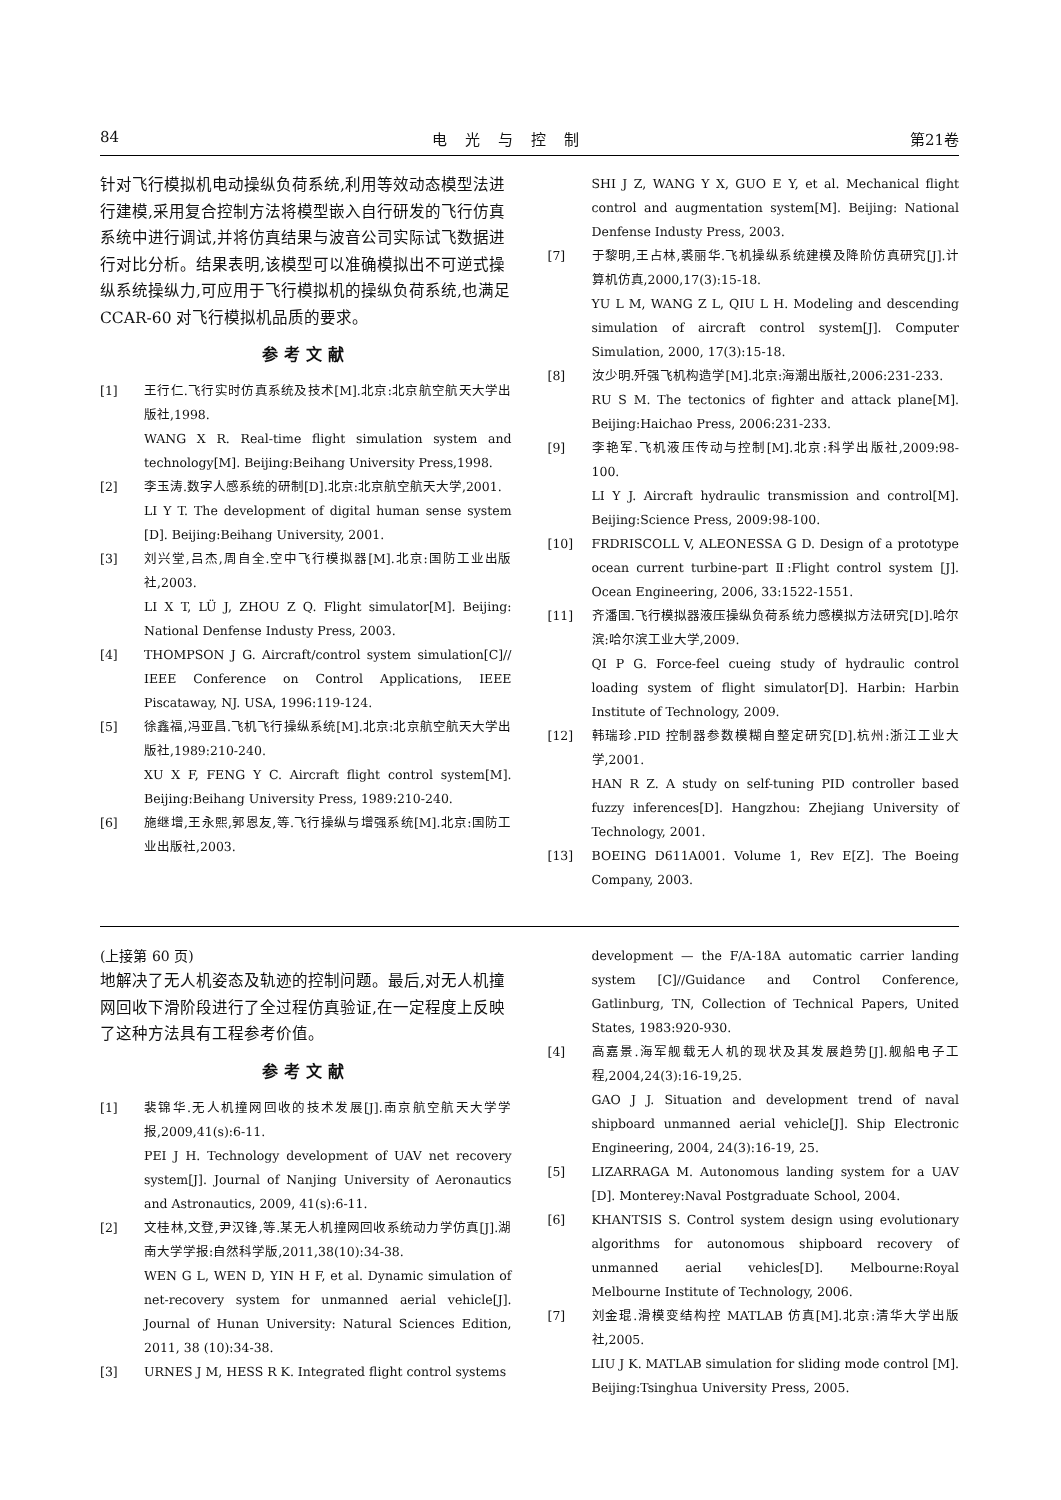84 电光与控制 第21卷
针对飞行模拟机电动操纵负荷系统,利用等效动态模型法进行建模,采用复合控制方法将模型嵌入自行研发的飞行仿真系统中进行调试,并将仿真结果与波音公司实际试飞数据进行对比分析。结果表明,该模型可以准确模拟出不可逆式操纵系统操纵力,可应用于飞行模拟机的操纵负荷系统,也满足 CCAR-60 对飞行模拟机品质的要求。
参考文献
[1] 王行仁.飞行实时仿真系统及技术[M].北京:北京航空航天大学出版社,1998.
WANG X R. Real-time flight simulation system and technology[M]. Beijing:Beihang University Press,1998.
[2] 李玉涛.数字人感系统的研制[D].北京:北京航空航天大学,2001.
LI Y T. The development of digital human sense system [D]. Beijing:Beihang University, 2001.
[3] 刘兴堂,吕杰,周自全.空中飞行模拟器[M].北京:国防工业出版社,2003.
LI X T, LÜ J, ZHOU Z Q. Flight simulator[M]. Beijing: National Denfense Industy Press, 2003.
[4] THOMPSON J G. Aircraft/control system simulation[C]// IEEE Conference on Control Applications, IEEE Piscataway, NJ. USA, 1996:119-124.
[5] 徐鑫福,冯亚昌.飞机飞行操纵系统[M].北京:北京航空航天大学出版社,1989:210-240.
XU X F, FENG Y C. Aircraft flight control system[M]. Beijing:Beihang University Press, 1989:210-240.
[6] 施继增,王永熙,郭恩友,等.飞行操纵与增强系统[M].北京:国防工业出版社,2003.
SHI J Z, WANG Y X, GUO E Y, et al. Mechanical flight control and augmentation system[M]. Beijing: National Denfense Industy Press, 2003.
[7] 于黎明,王占林,裘丽华.飞机操纵系统建模及降阶仿真研究[J].计算机仿真,2000,17(3):15-18.
YU L M, WANG Z L, QIU L H. Modeling and descending simulation of aircraft control system[J]. Computer Simulation, 2000, 17(3):15-18.
[8] 汝少明.歼强飞机构造学[M].北京:海潮出版社,2006:231-233.
RU S M. The tectonics of fighter and attack plane[M]. Beijing:Haichao Press, 2006:231-233.
[9] 李艳军.飞机液压传动与控制[M].北京:科学出版社,2009:98-100.
LI Y J. Aircraft hydraulic transmission and control[M]. Beijing:Science Press, 2009:98-100.
[10] FRDRISCOLL V, ALEONESSA G D. Design of a prototype ocean current turbine-part Ⅱ:Flight control system [J]. Ocean Engineering, 2006, 33:1522-1551.
[11] 齐潘国.飞行模拟器液压操纵负荷系统力感模拟方法研究[D].哈尔滨:哈尔滨工业大学,2009.
QI P G. Force-feel cueing study of hydraulic control loading system of flight simulator[D]. Harbin: Harbin Institute of Technology, 2009.
[12] 韩瑞珍.PID 控制器参数模糊自整定研究[D].杭州:浙江工业大学,2001.
HAN R Z. A study on self-tuning PID controller based fuzzy inferences[D]. Hangzhou: Zhejiang University of Technology, 2001.
[13] BOEING D611A001. Volume 1, Rev E[Z]. The Boeing Company, 2003.
(上接第 60 页)
地解决了无人机姿态及轨迹的控制问题。最后,对无人机撞网回收下滑阶段进行了全过程仿真验证,在一定程度上反映了这种方法具有工程参考价值。
参考文献
[1] 裴锦华.无人机撞网回收的技术发展[J].南京航空航天大学学报,2009,41(s):6-11.
PEI J H. Technology development of UAV net recovery system[J]. Journal of Nanjing University of Aeronautics and Astronautics, 2009, 41(s):6-11.
[2] 文桂林,文登,尹汉锋,等.某无人机撞网回收系统动力学仿真[J].湖南大学学报:自然科学版,2011,38(10):34-38.
WEN G L, WEN D, YIN H F, et al. Dynamic simulation of net-recovery system for unmanned aerial vehicle[J]. Journal of Hunan University: Natural Sciences Edition, 2011, 38 (10):34-38.
[3] URNES J M, HESS R K. Integrated flight control systems
development — the F/A-18A automatic carrier landing system [C]//Guidance and Control Conference, Gatlinburg, TN, Collection of Technical Papers, United States, 1983:920-930.
[4] 高嘉景.海军舰载无人机的现状及其发展趋势[J].舰船电子工程,2004,24(3):16-19,25.
GAO J J. Situation and development trend of naval shipboard unmanned aerial vehicle[J]. Ship Electronic Engineering, 2004, 24(3):16-19, 25.
[5] LIZARRAGA M. Autonomous landing system for a UAV [D]. Monterey:Naval Postgraduate School, 2004.
[6] KHANTSIS S. Control system design using evolutionary algorithms for autonomous shipboard recovery of unmanned aerial vehicles[D]. Melbourne:Royal Melbourne Institute of Technology, 2006.
[7] 刘金琨.滑模变结构控 MATLAB 仿真[M].北京:清华大学出版社,2005.
LIU J K. MATLAB simulation for sliding mode control [M]. Beijing:Tsinghua University Press, 2005.